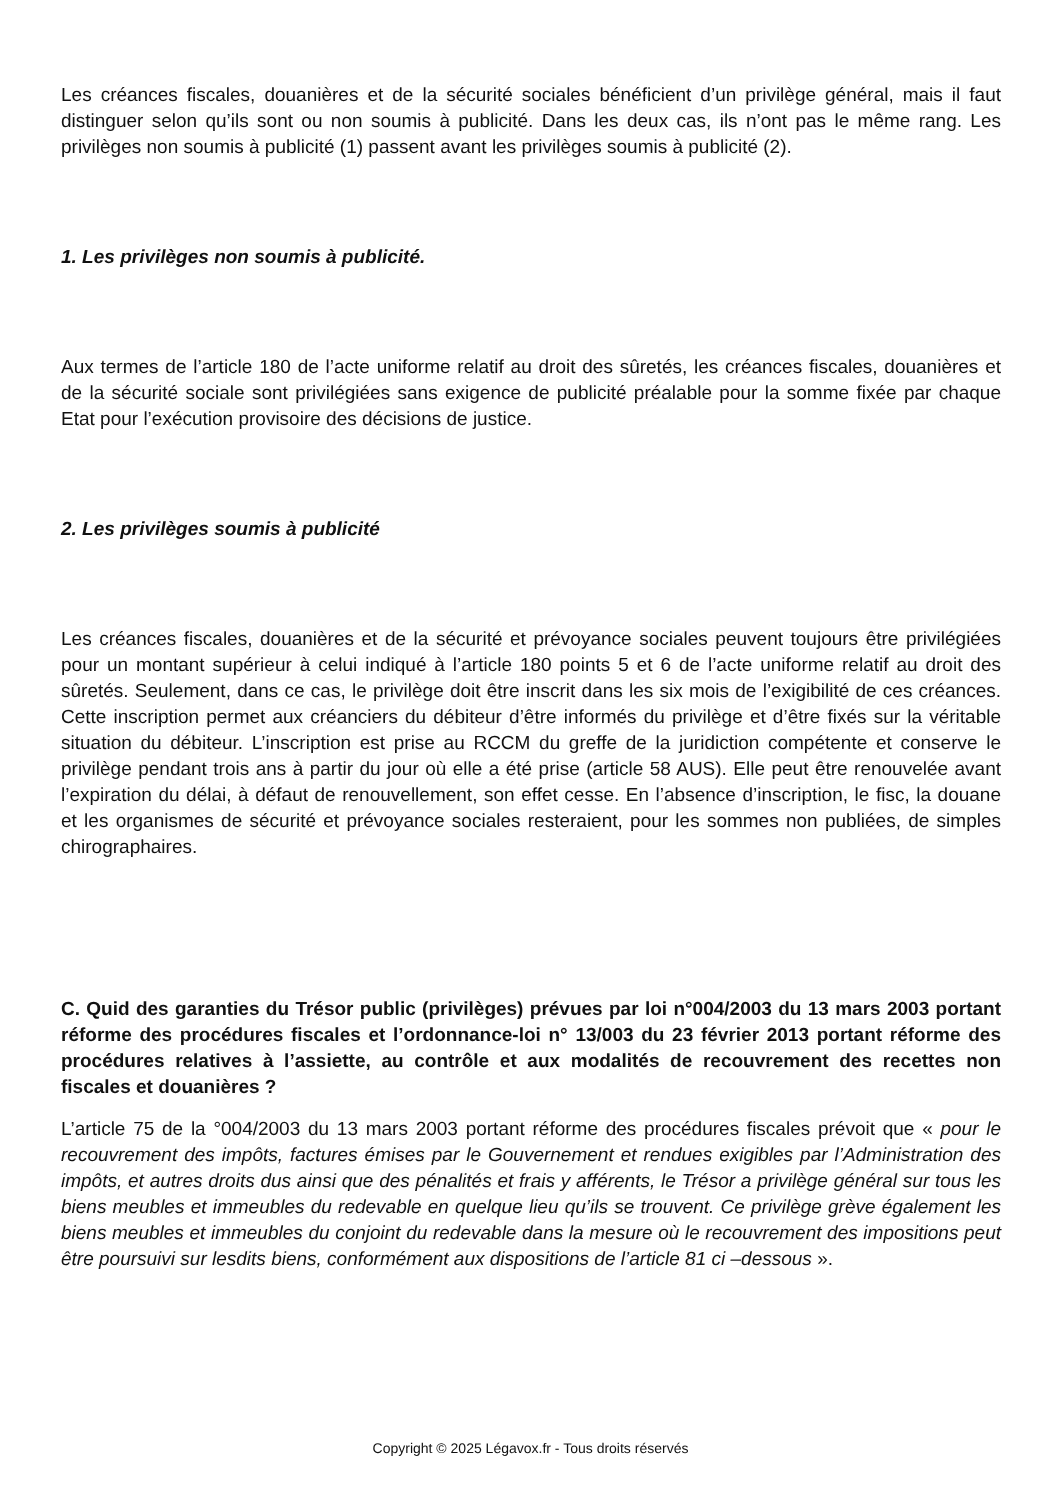Les créances fiscales, douanières et de la sécurité sociales bénéficient d’un privilège général, mais il faut distinguer selon qu’ils sont ou non soumis à publicité. Dans les deux cas, ils n’ont pas le même rang. Les privilèges non soumis à publicité (1) passent avant les privilèges soumis à publicité (2).
1. Les privilèges non soumis à publicité.
Aux termes de l’article 180 de l’acte uniforme relatif au droit des sûretés, les créances fiscales, douanières et de la sécurité sociale sont privilégiées sans exigence de publicité préalable pour la somme fixée par chaque Etat pour l’exécution provisoire des décisions de justice.
2. Les privilèges soumis à publicité
Les créances fiscales, douanières et de la sécurité et prévoyance sociales peuvent toujours être privilégiées pour un montant supérieur à celui indiqué à l’article 180 points 5 et 6 de l’acte uniforme relatif au droit des sûretés. Seulement, dans ce cas, le privilège doit être inscrit dans les six mois de l’exigibilité de ces créances. Cette inscription permet aux créanciers du débiteur d’être informés du privilège et d’être fixés sur la véritable situation du débiteur. L’inscription est prise au RCCM du greffe de la juridiction compétente et conserve le privilège pendant trois ans à partir du jour où elle a été prise (article 58 AUS). Elle peut être renouvelée avant l’expiration du délai, à défaut de renouvellement, son effet cesse. En l’absence d’inscription, le fisc, la douane et les organismes de sécurité et prévoyance sociales resteraient, pour les sommes non publiées, de simples chirographaires.
C. Quid des garanties du Trésor public (privilèges) prévues par loi n°004/2003 du 13 mars 2003 portant réforme des procédures fiscales et l’ordonnance-loi n° 13/003 du 23 février 2013 portant réforme des procédures relatives à l’assiette, au contrôle et aux modalités de recouvrement des recettes non fiscales et douanières ?
L’article 75 de la °004/2003 du 13 mars 2003 portant réforme des procédures fiscales prévoit que « pour le recouvrement des impôts, factures émises par le Gouvernement et rendues exigibles par l’Administration des impôts, et autres droits dus ainsi que des pénalités et frais y afférents, le Trésor a privilège général sur tous les biens meubles et immeubles du redevable en quelque lieu qu’ils se trouvent. Ce privilège grève également les biens meubles et immeubles du conjoint du redevable dans la mesure où le recouvrement des impositions peut être poursuivi sur lesdits biens, conformément aux dispositions de l’article 81 ci –dessous ».
Copyright © 2025 Légavox.fr - Tous droits réservés